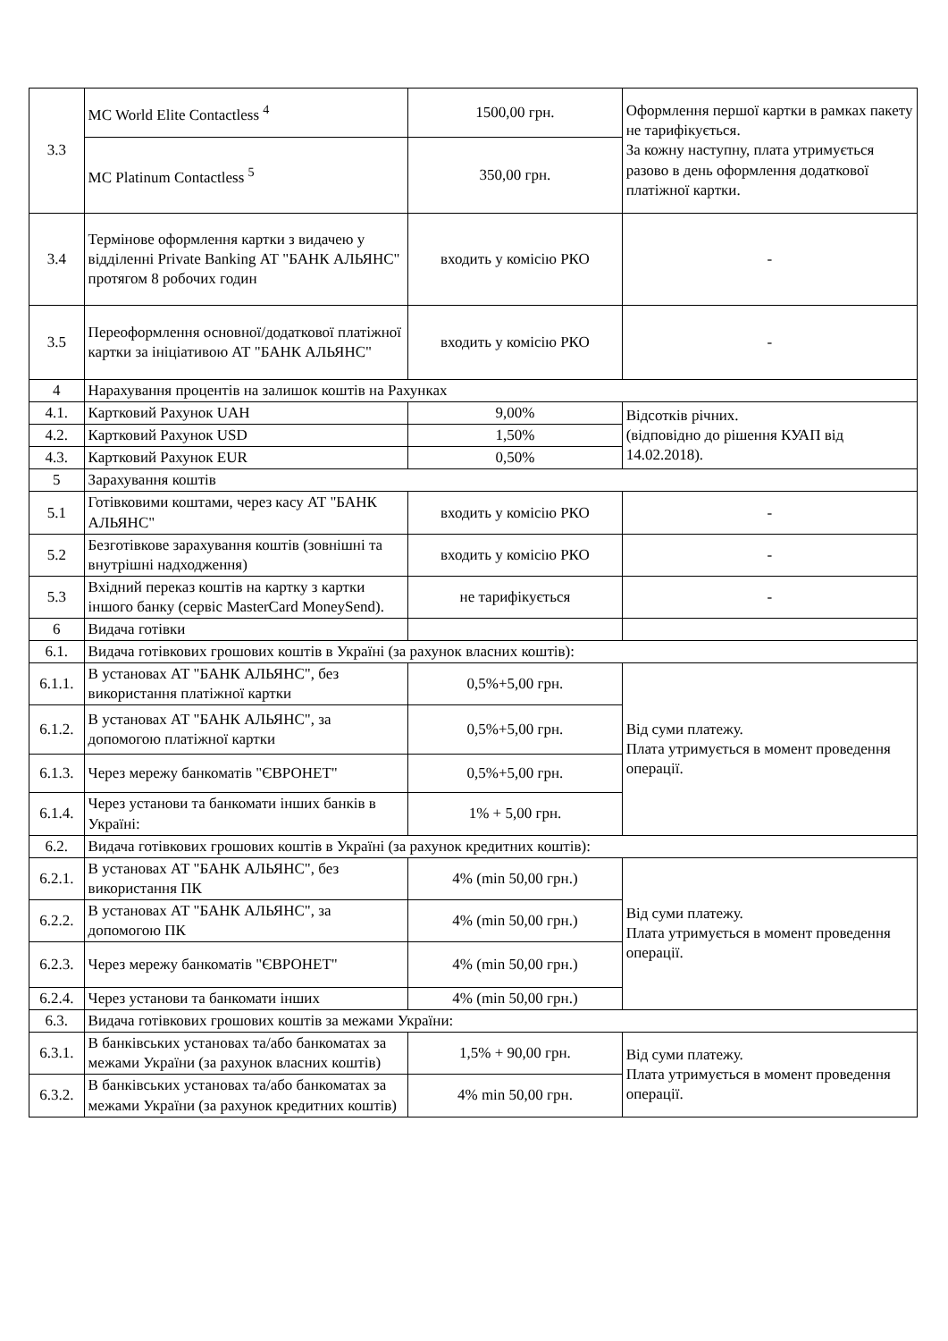| 3.3 | MC World Elite Contactless <sup>4</sup> | 1500,00 грн. | Оформлення першої картки в рамках пакету не тарифікується. За кожну наступну, плата утримується разово в день оформлення додаткової платіжної картки. |
| | MC Platinum Contactless <sup>5</sup> | 350,00 грн. | |
| 3.4 | Термінове оформлення картки з видачею у відділенні Private Banking АТ "БАНК АЛЬЯНС" протягом 8 робочих годин | входить у комісію РКО | - |
| 3.5 | Переоформлення основної/додаткової платіжної картки за ініціативою АТ "БАНК АЛЬЯНС" | входить у комісію РКО | - |
| 4 | Нарахування процентів на залишок коштів на Рахунках | | |
| 4.1. | Картковий Рахунок UAH | 9,00% | Відсотків річних. (відповідно до рішення КУАП від 14.02.2018). |
| 4.2. | Картковий Рахунок USD | 1,50% | |
| 4.3. | Картковий Рахунок EUR | 0,50% | |
| 5 | Зарахування коштів | | |
| 5.1 | Готівковими коштами, через касу АТ "БАНК АЛЬЯНС" | входить у комісію РКО | - |
| 5.2 | Безготівкове зарахування коштів (зовнішні та внутрішні надходження) | входить у комісію РКО | - |
| 5.3 | Вхідний переказ коштів на картку з картки іншого банку (сервіс MasterCard MoneySend). | не тарифікується | - |
| 6 | Видача готівки | | |
| 6.1. | Видача готівкових грошових коштів в Україні (за рахунок власних коштів): | | |
| 6.1.1. | В установах АТ "БАНК АЛЬЯНС", без використання платіжної картки | 0,5%+5,00 грн. | Від суми платежу. Плата утримується в момент проведення операції. |
| 6.1.2. | В установах АТ "БАНК АЛЬЯНС", за допомогою платіжної картки | 0,5%+5,00 грн. | |
| 6.1.3. | Через мережу банкоматів "ЄВРОНЕТ" | 0,5%+5,00 грн. | |
| 6.1.4. | Через установи та банкомати інших банків в Україні: | 1% + 5,00 грн. | |
| 6.2. | Видача готівкових грошових коштів в Україні (за рахунок кредитних коштів): | | |
| 6.2.1. | В установах АТ "БАНК АЛЬЯНС", без використання ПК | 4% (min 50,00 грн.) | Від суми платежу. Плата утримується в момент проведення операції. |
| 6.2.2. | В установах АТ "БАНК АЛЬЯНС", за допомогою ПК | 4% (min 50,00 грн.) | |
| 6.2.3. | Через мережу банкоматів "ЄВРОНЕТ" | 4% (min 50,00 грн.) | |
| 6.2.4. | Через установи та банкомати інших | 4% (min 50,00 грн.) | |
| 6.3. | Видача готівкових грошових коштів за межами України: | | |
| 6.3.1. | В банківських установах та/або банкоматах за межами України (за рахунок власних коштів) | 1,5% + 90,00 грн. | Від суми платежу. Плата утримується в момент проведення операції. |
| 6.3.2. | В банківських установах та/або банкоматах за межами України (за рахунок кредитних коштів) | 4% min 50,00 грн. | |